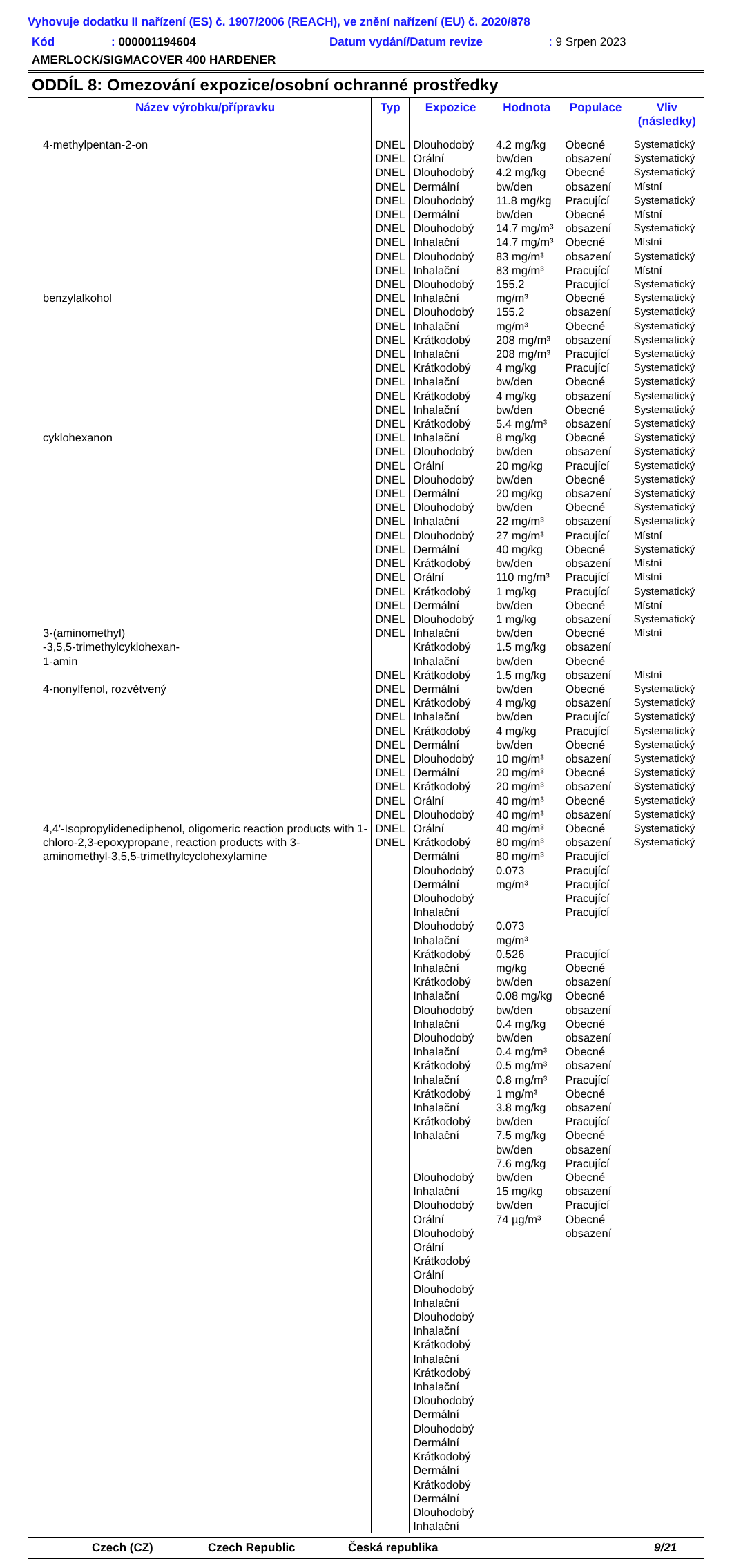Vyhovuje dodatku II nařízení (ES) č. 1907/2006 (REACH), ve znění nařízení (EU) č. 2020/878
Kód: 000001194604 Datum vydání/Datum revize: 9 Srpen 2023
AMERLOCK/SIGMACOVER 400 HARDENER
ODDÍL 8: Omezování expozice/osobní ochranné prostředky
| Název výrobku/přípravku | Typ | Expozice | Hodnota | Populace | Vliv (následky) |
| --- | --- | --- | --- | --- | --- |
| 4-methylpentan-2-on benzylalkohol cyklohexanon 3-(aminomethyl) -3,5,5-trimethylcyklohexan- 1-amin 4-nonylfenol, rozvětvený 4,4'-Isopropylidenediphenol, oligomeric reaction products with 1-chloro-2,3-epoxypropane, reaction products with 3-aminomethyl-3,5,5-trimethylcyclohexylamine | DNEL DNEL DNEL DNEL DNEL DNEL DNEL DNEL DNEL DNEL DNEL DNEL DNEL DNEL DNEL DNEL DNEL DNEL DNEL DNEL DNEL DNEL DNEL DNEL DNEL DNEL DNEL DNEL DNEL DNEL DNEL DNEL DNEL DNEL DNEL DNEL DNEL DNEL DNEL DNEL DNEL DNEL DNEL DNEL DNEL DNEL DNEL DNEL DNEL | Dlouhodobý Orální Dlouhodobý Dermální Dlouhodobý Dermální Dlouhodobý Inhalační Dlouhodobý Inhalační Dlouhodobý Inhalační Dlouhodobý Inhalační Krátkodobý Inhalační Krátkodobý Inhalační Krátkodobý Inhalační Krátkodobý Inhalační Dlouhodobý Orální Dlouhodobý Dermální Dlouhodobý Inhalační Dlouhodobý Dermální Krátkodobý Orální Krátkodobý Dermální Dlouhodobý Inhalační Krátkodobý Inhalační Krátkodobý Dermální Krátkodobý Inhalační Krátkodobý Dermální Dlouhodobý Dermální Krátkodobý Orální Dlouhodobý Orální Krátkodobý Dermální Dlouhodobý Dermální Dlouhodobý Inhalační Dlouhodobý Inhalační Krátkodobý Inhalační Krátkodobý Inhalační Dlouhodobý Inhalační Dlouhodobý Inhalační Krátkodobý Inhalační Krátkodobý Inhalační Krátkodobý Inhalační Dlouhodobý Inhalační Dlouhodobý Orální Dlouhodobý Orální Krátkodobý Orální Dlouhodobý Inhalační Dlouhodobý Inhalační Krátkodobý Inhalační Krátkodobý Inhalační Dlouhodobý Dermální Dlouhodobý Dermální Krátkodobý Dermální Krátkodobý Dermální Dlouhodobý Inhalační | 4.2 mg/kg bw/den 4.2 mg/kg bw/den 11.8 mg/kg bw/den 14.7 mg/m³ 14.7 mg/m³ 83 mg/m³ 83 mg/m³ 155.2 mg/m³ 155.2 mg/m³ 208 mg/m³ 208 mg/m³ 4 mg/kg bw/den 4 mg/kg bw/den 5.4 mg/m³ 8 mg/kg bw/den 20 mg/kg bw/den 20 mg/kg bw/den 22 mg/m³ 27 mg/m³ 40 mg/kg bw/den 110 mg/m³ 1 mg/kg bw/den 1 mg/kg bw/den 1.5 mg/kg bw/den 1.5 mg/kg bw/den 4 mg/kg bw/den 4 mg/kg bw/den 10 mg/m³ 20 mg/m³ 20 mg/m³ 40 mg/m³ 40 mg/m³ 40 mg/m³ 80 mg/m³ 80 mg/m³ 0.073 mg/m³ 0.073 mg/m³ 0.526 mg/kg bw/den 0.08 mg/kg bw/den 0.4 mg/kg bw/den 0.4 mg/m³ 0.5 mg/m³ 0.8 mg/m³ 1 mg/m³ 3.8 mg/kg bw/den 7.5 mg/kg bw/den 7.6 mg/kg bw/den 15 mg/kg bw/den 74 µg/m³ | Obecné obsazení Obecné obsazení Pracující Obecné obsazení Obecné obsazení Pracující Pracující Obecné obsazení Obecné obsazení Pracující Pracující Obecné obsazení Obecné obsazení Obecné obsazení Pracující Obecné obsazení Obecné obsazení Pracující Obecné obsazení Pracující Pracující Obecné obsazení Obecné obsazení Obecné obsazení Obecné obsazení Pracující Pracující Obecné obsazení Obecné obsazení Obecné obsazení Obecné obsazení Pracující Pracující Pracující Pracující Pracující Pracující Obecné obsazení Obecné obsazení Obecné obsazení Obecné obsazení Pracující Obecné obsazení Pracující Obecné obsazení Pracující Obecné obsazení Pracující Obecné obsazení | Systematický Systematický Systematický Místní Systematický Místní Systematický Místní Systematický Místní Systematický Systematický Systematický Systematický Systematický Systematický Systematický Systematický Systematický Systematický Systematický Systematický Systematický Systematický Systematický Systematický Systematický Systematický Místní Systematický Místní Místní Systematický Místní Systematický Místní Místní Systematický Systematický Systematický Systematický Systematický Systematický Systematický Systematický Systematický Systematický Systematický Systematický |
Czech (CZ) Czech Republic Česká republika 9/21